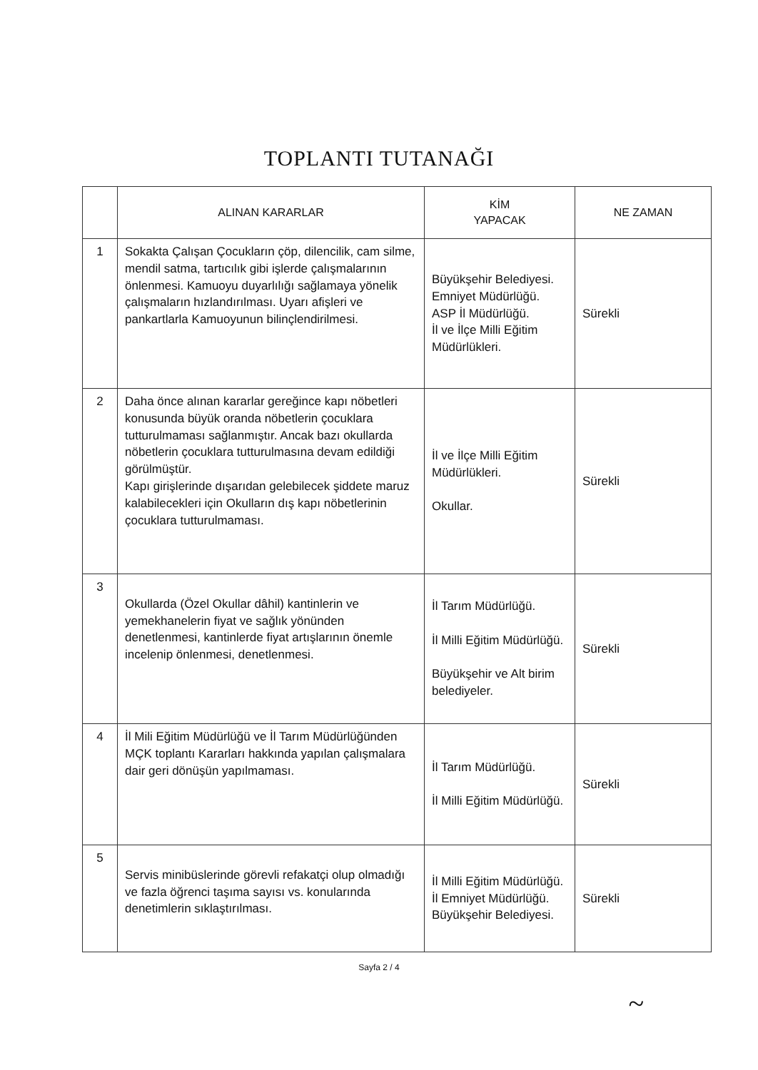TOPLANTI TUTANAĞI
| | ALINAN KARARLAR | KİM YAPACAK | NE ZAMAN |
| --- | --- | --- | --- |
| 1 | Sokakta Çalışan Çocukların çöp, dilencilik, cam silme, mendil satma, tartıcılık gibi işlerde çalışmalarının önlenmesi. Kamuoyu duyarlılığı sağlamaya yönelik çalışmaların hızlandırılması. Uyarı afişleri ve pankartlarla Kamuoyunun bilinçlendirilmesi. | Büyükşehir Belediyesi. Emniyet Müdürlüğü. ASP İl Müdürlüğü. İl ve İlçe Milli Eğitim Müdürlükleri. | Sürekli |
| 2 | Daha önce alınan kararlar gereğince kapı nöbetleri konusunda büyük oranda nöbetlerin çocuklara tutturulmaması sağlanmıştır. Ancak bazı okullarda nöbetlerin çocuklara tutturulmasına devam edildiği görülmüştür. Kapı girişlerinde dışarıdan gelebilecek şiddete maruz kalabilecekleri için Okulların dış kapı nöbetlerinin çocuklara tutturulmaması. | İl ve İlçe Milli Eğitim Müdürlükleri. Okullar. | Sürekli |
| 3 | Okullarda (Özel Okullar dâhil) kantinlerin ve yemekhanelerin fiyat ve sağlık yönünden denetlenmesi, kantinlerde fiyat artışlarının önemle incelenip önlenmesi, denetlenmesi. | İl Tarım Müdürlüğü. İl Milli Eğitim Müdürlüğü. Büyükşehir ve Alt birim belediyeler. | Sürekli |
| 4 | İl Mili Eğitim Müdürlüğü ve İl Tarım Müdürlüğünden MÇK toplantı Kararları hakkında yapılan çalışmalara dair geri dönüşün yapılmaması. | İl Tarım Müdürlüğü. İl Milli Eğitim Müdürlüğü. | Sürekli |
| 5 | Servis minibüslerinde görevli refakatçi olup olmadığı ve fazla öğrenci taşıma sayısı vs. konularında denetimlerin sıklaştırılması. | İl Milli Eğitim Müdürlüğü. İl Emniyet Müdürlüğü. Büyükşehir Belediyesi. | Sürekli |
Sayfa 2 / 4
~